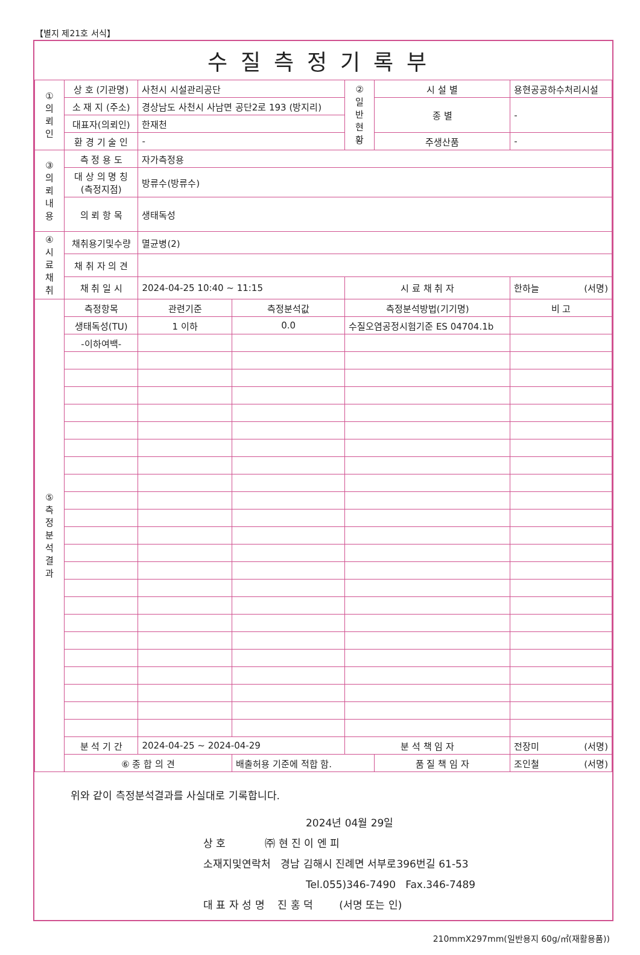【별지 제21호 서식】
수질측정기록부
| ① 의 뢰 인 | 상 호 (기관명) | 사천시 시설관리공단 | | ② 일 반 현 황 | 시 설 별 | 용현공공하수처리시설 | |
| | 소 재 지 (주소) | 경상남도 사천시 사남면 공단2로 193 (방지리) | | | 종 별 | - | |
| | 대표자(의뢰인) | 한재천 | | | | | |
| | 환 경 기 술 인 | - | | | 주생산품 | - | |
| ③ 의 뢰 내 용 | 측 정 용 도 | 자가측정용 | | | | | |
| | 대 상 의 명 칭 (측정지점) | 방류수(방류수) | | | | | |
| | 의 뢰 항 목 | 생태독성 | | | | | |
| ④ 시 료 채 취 | 채취용기및수량 | 멸균병(2) | | | | | |
| | 채 취 자 의 견 | | | | | | |
| | 채 취 일 시 | 2024-04-25 10:40 ~ 11:15 | | 시 료 채 취 자 | | 한하늘 (서명) | |
| ⑤ 측 정 분 석 결 과 | 측정항목 | 관련기준 | 측정분석값 | 측정분석방법(기기명) | | | 비 고 |
| | 생태독성(TU) | 1 이하 | 0.0 | 수질오염공정시험기준 ES 04704.1b | | | |
| | -이하여백- | | | | | | |
| | 분 석 기 간 | 2024-04-25 ~ 2024-04-29 | | 분 석 책 임 자 | | 전장미 (서명) | |
| | ⑥ 종 합 의 견 | | 배출허용 기준에 적합 함. | | 품 질 책 임 자 | | 조인철 (서명) |
위와 같이 측정분석결과를 사실대로 기록합니다.
2024년 04월 29일
상 호 ㈜ 현 진 이 엔 피
소재지및연락처 경남 김해시 진례면 서부로396번길 61-53
Tel.055)346-7490 Fax.346-7489
대 표 자 성 명 진 홍 덕 (서명 또는 인)
210mmX297mm(일반용지 60g/㎡(재활용품))